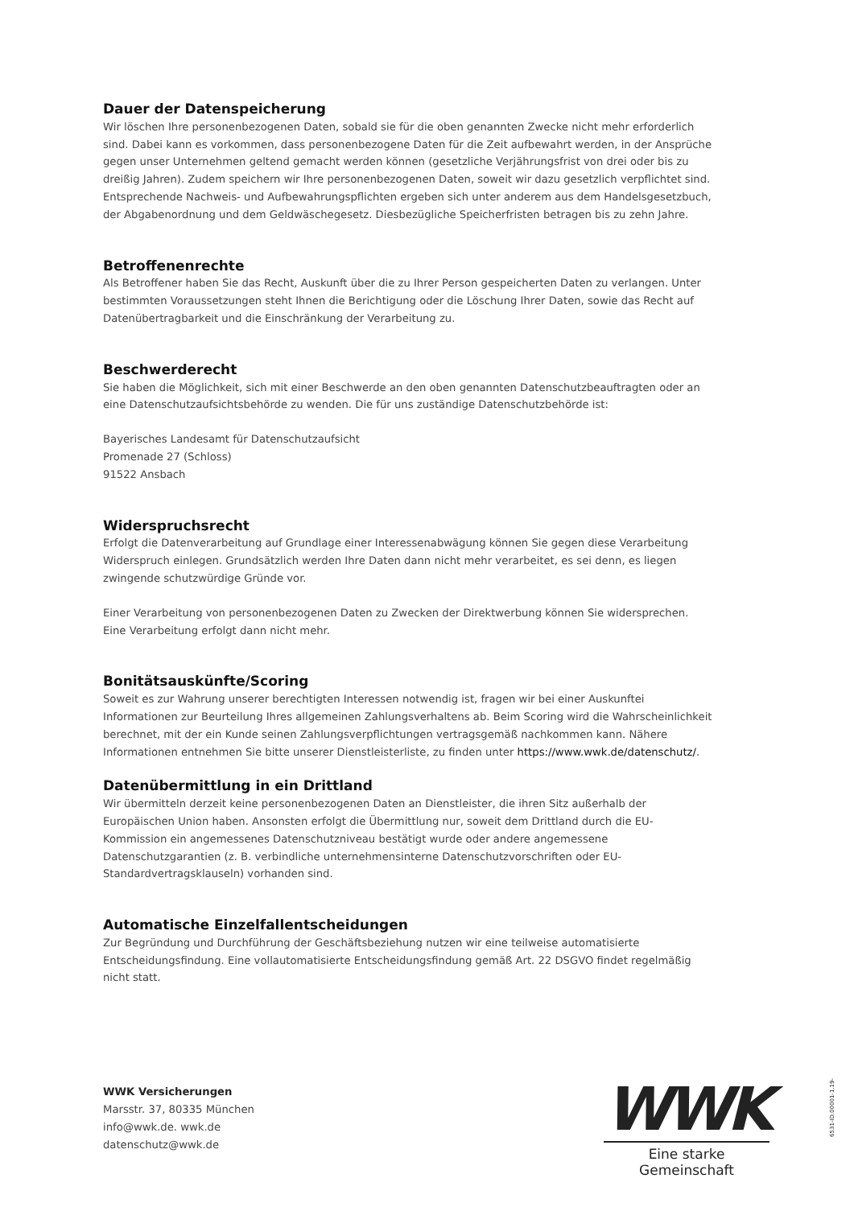Dauer der Datenspeicherung
Wir löschen Ihre personenbezogenen Daten, sobald sie für die oben genannten Zwecke nicht mehr erforderlich sind. Dabei kann es vorkommen, dass personenbezogene Daten für die Zeit aufbewahrt werden, in der Ansprüche gegen unser Unternehmen geltend gemacht werden können (gesetzliche Verjährungsfrist von drei oder bis zu dreißig Jahren). Zudem speichern wir Ihre personenbezogenen Daten, soweit wir dazu gesetzlich verpflichtet sind. Entsprechende Nachweis- und Aufbewahrungspflichten ergeben sich unter anderem aus dem Handelsgesetzbuch, der Abgabenordnung und dem Geldwäschegesetz. Diesbezügliche Speicherfristen betragen bis zu zehn Jahre.
Betroffenenrechte
Als Betroffener haben Sie das Recht, Auskunft über die zu Ihrer Person gespeicherten Daten zu verlangen. Unter bestimmten Voraussetzungen steht Ihnen die Berichtigung oder die Löschung Ihrer Daten, sowie das Recht auf Datenübertragbarkeit und die Einschränkung der Verarbeitung zu.
Beschwerderecht
Sie haben die Möglichkeit, sich mit einer Beschwerde an den oben genannten Datenschutzbeauftragten oder an eine Datenschutzaufsichtsbehörde zu wenden. Die für uns zuständige Datenschutzbehörde ist:
Bayerisches Landesamt für Datenschutzaufsicht
Promenade 27 (Schloss)
91522 Ansbach
Widerspruchsrecht
Erfolgt die Datenverarbeitung auf Grundlage einer Interessenabwägung können Sie gegen diese Verarbeitung Widerspruch einlegen. Grundsätzlich werden Ihre Daten dann nicht mehr verarbeitet, es sei denn, es liegen zwingende schutzwürdige Gründe vor.
Einer Verarbeitung von personenbezogenen Daten zu Zwecken der Direktwerbung können Sie widersprechen. Eine Verarbeitung erfolgt dann nicht mehr.
Bonitätsauskünfte/Scoring
Soweit es zur Wahrung unserer berechtigten Interessen notwendig ist, fragen wir bei einer Auskunftei Informationen zur Beurteilung Ihres allgemeinen Zahlungsverhaltens ab. Beim Scoring wird die Wahrscheinlichkeit berechnet, mit der ein Kunde seinen Zahlungsverpflichtungen vertragsgemäß nachkommen kann. Nähere Informationen entnehmen Sie bitte unserer Dienstleisterliste, zu finden unter https://www.wwk.de/datenschutz/.
Datenübermittlung in ein Drittland
Wir übermitteln derzeit keine personenbezogenen Daten an Dienstleister, die ihren Sitz außerhalb der Europäischen Union haben. Ansonsten erfolgt die Übermittlung nur, soweit dem Drittland durch die EU-Kommission ein angemessenes Datenschutzniveau bestätigt wurde oder andere angemessene Datenschutzgarantien (z. B. verbindliche unternehmensinterne Datenschutzvorschriften oder EU-Standardvertragsklauseln) vorhanden sind.
Automatische Einzelfallentscheidungen
Zur Begründung und Durchführung der Geschäftsbeziehung nutzen wir eine teilweise automatisierte Entscheidungsfindung. Eine vollautomatisierte Entscheidungsfindung gemäß Art. 22 DSGVO findet regelmäßig nicht statt.
WWK Versicherungen
Marsstr. 37, 80335 München
info@wwk.de. wwk.de
datenschutz@wwk.de
WWK
Eine starke Gemeinschaft
6531-ID.00001-1.19-